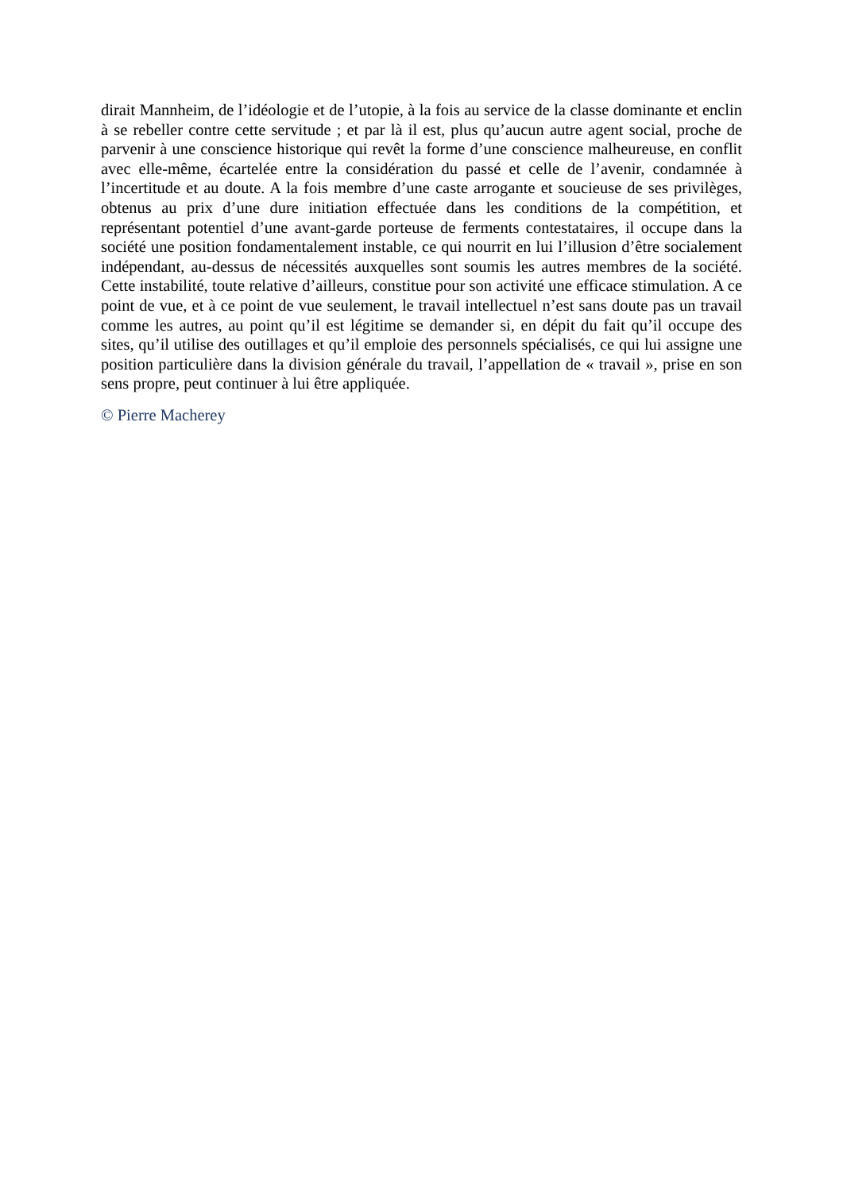dirait Mannheim, de l’idéologie et de l’utopie, à la fois au service de la classe dominante et enclin à se rebeller contre cette servitude ; et par là il est, plus qu’aucun autre agent social, proche de parvenir à une conscience historique qui revêt la forme d’une conscience malheureuse, en conflit avec elle-même, écartelée entre la considération du passé et celle de l’avenir, condamnée à l’incertitude et au doute. A la fois membre d’une caste arrogante et soucieuse de ses privilèges, obtenus au prix d’une dure initiation effectuée dans les conditions de la compétition, et représentant potentiel d’une avant-garde porteuse de ferments contestataires, il occupe dans la société une position fondamentalement instable, ce qui nourrit en lui l’illusion d’être socialement indépendant, au-dessus de nécessités auxquelles sont soumis les autres membres de la société. Cette instabilité, toute relative d’ailleurs, constitue pour son activité une efficace stimulation. A ce point de vue, et à ce point de vue seulement, le travail intellectuel n’est sans doute pas un travail comme les autres, au point qu’il est légitime se demander si, en dépit du fait qu’il occupe des sites, qu’il utilise des outillages et qu’il emploie des personnels spécialisés, ce qui lui assigne une position particulière dans la division générale du travail, l’appellation de « travail », prise en son sens propre, peut continuer à lui être appliquée.
© Pierre Macherey